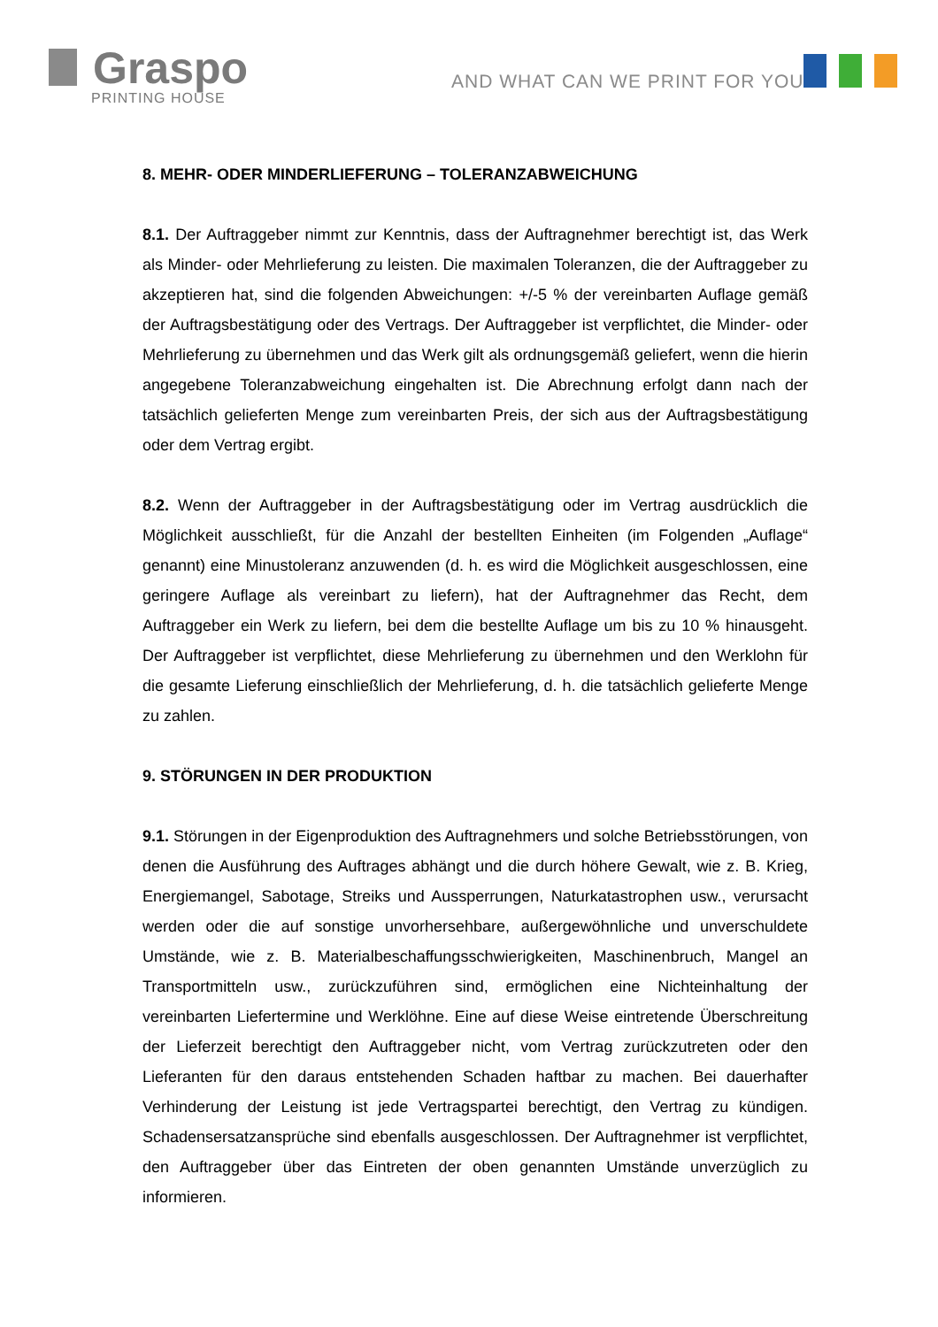Graspo
PRINTING HOUSE
AND WHAT CAN WE PRINT FOR YOU?
8. MEHR- ODER MINDERLIEFERUNG – TOLERANZABWEICHUNG
8.1. Der Auftraggeber nimmt zur Kenntnis, dass der Auftragnehmer berechtigt ist, das Werk als Minder- oder Mehrlieferung zu leisten. Die maximalen Toleranzen, die der Auftraggeber zu akzeptieren hat, sind die folgenden Abweichungen: +/-5 % der vereinbarten Auflage gemäß der Auftragsbestätigung oder des Vertrags. Der Auftraggeber ist verpflichtet, die Minder- oder Mehrlieferung zu übernehmen und das Werk gilt als ordnungsgemäß geliefert, wenn die hierin angegebene Toleranzabweichung eingehalten ist. Die Abrechnung erfolgt dann nach der tatsächlich gelieferten Menge zum vereinbarten Preis, der sich aus der Auftragsbestätigung oder dem Vertrag ergibt.
8.2. Wenn der Auftraggeber in der Auftragsbestätigung oder im Vertrag ausdrücklich die Möglichkeit ausschließt, für die Anzahl der bestellten Einheiten (im Folgenden „Auflage“ genannt) eine Minustoleranz anzuwenden (d. h. es wird die Möglichkeit ausgeschlossen, eine geringere Auflage als vereinbart zu liefern), hat der Auftragnehmer das Recht, dem Auftraggeber ein Werk zu liefern, bei dem die bestellte Auflage um bis zu 10 % hinausgeht. Der Auftraggeber ist verpflichtet, diese Mehrlieferung zu übernehmen und den Werklohn für die gesamte Lieferung einschließlich der Mehrlieferung, d. h. die tatsächlich gelieferte Menge zu zahlen.
9. STÖRUNGEN IN DER PRODUKTION
9.1. Störungen in der Eigenproduktion des Auftragnehmers und solche Betriebsstörungen, von denen die Ausführung des Auftrages abhängt und die durch höhere Gewalt, wie z. B. Krieg, Energiemangel, Sabotage, Streiks und Aussperrungen, Naturkatastrophen usw., verursacht werden oder die auf sonstige unvorhersehbare, außergewöhnliche und unverschuldete Umstände, wie z. B. Materialbeschaffungsschwierigkeiten, Maschinenbruch, Mangel an Transportmitteln usw., zurückzuführen sind, ermöglichen eine Nichteinhaltung der vereinbarten Liefertermine und Werklöhne. Eine auf diese Weise eintretende Überschreitung der Lieferzeit berechtigt den Auftraggeber nicht, vom Vertrag zurückzutreten oder den Lieferanten für den daraus entstehenden Schaden haftbar zu machen. Bei dauerhafter Verhinderung der Leistung ist jede Vertragspartei berechtigt, den Vertrag zu kündigen. Schadensersatzansprüche sind ebenfalls ausgeschlossen. Der Auftragnehmer ist verpflichtet, den Auftraggeber über das Eintreten der oben genannten Umstände unverzüglich zu informieren.